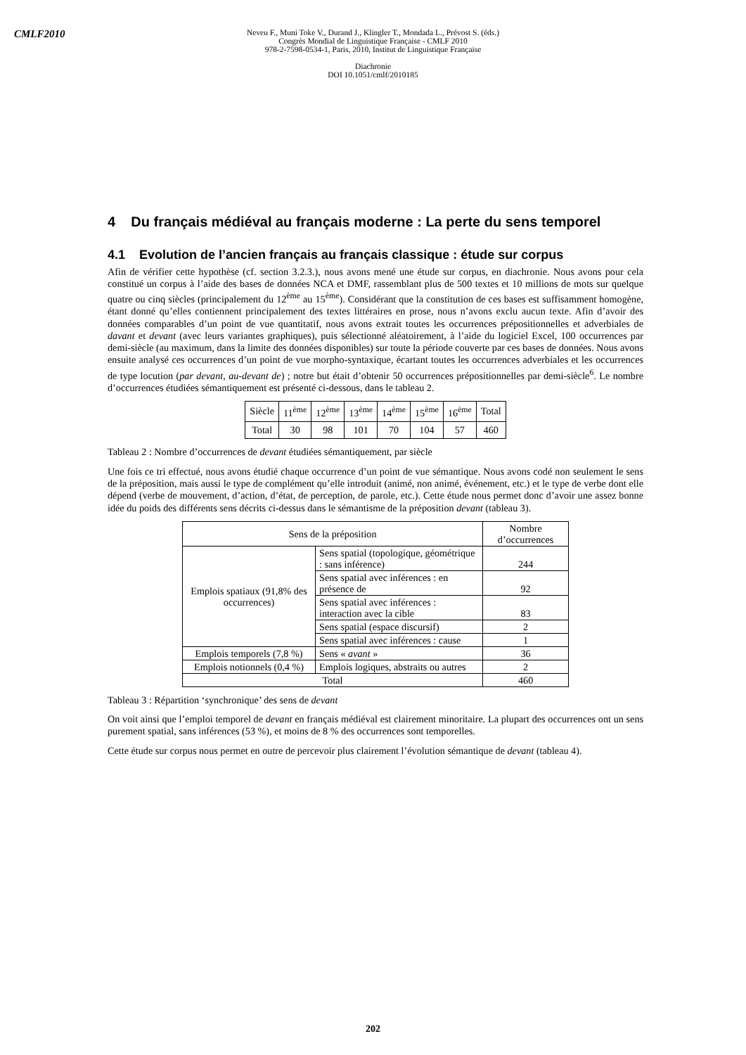CMLF2010
Neveu F., Muni Toke V., Durand J., Klingler T., Mondada L., Prévost S. (éds.)
Congrès Mondial de Linguistique Française - CMLF 2010
978-2-7598-0534-1, Paris, 2010, Institut de Linguistique Française
Diachronie
DOI 10.1051/cmlf/2010185
4 Du français médiéval au français moderne : La perte du sens temporel
4.1 Evolution de l’ancien français au français classique : étude sur corpus
Afin de vérifier cette hypothèse (cf. section 3.2.3.), nous avons mené une étude sur corpus, en diachronie. Nous avons pour cela constitué un corpus à l’aide des bases de données NCA et DMF, rassemblant plus de 500 textes et 10 millions de mots sur quelque quatre ou cinq siècles (principalement du 12<sup>ème</sup> au 15<sup>ème</sup>). Considérant que la constitution de ces bases est suffisamment homogène, étant donné qu’elles contiennent principalement des textes littéraires en prose, nous n’avons exclu aucun texte. Afin d’avoir des données comparables d’un point de vue quantitatif, nous avons extrait toutes les occurrences prépositionnelles et adverbiales de davant et devant (avec leurs variantes graphiques), puis sélectionné aléatoirement, à l’aide du logiciel Excel, 100 occurrences par demi-siècle (au maximum, dans la limite des données disponibles) sur toute la période couverte par ces bases de données. Nous avons ensuite analysé ces occurrences d’un point de vue morpho-syntaxique, écartant toutes les occurrences adverbiales et les occurrences de type locution (par devant, au-devant de) ; notre but était d’obtenir 50 occurrences prépositionnelles par demi-siècle<sup>6</sup>. Le nombre d’occurrences étudiées sémantiquement est présenté ci-dessous, dans le tableau 2.
| Siècle | 11<sup>ème</sup> | 12<sup>ème</sup> | 13<sup>ème</sup> | 14<sup>ème</sup> | 15<sup>ème</sup> | 16<sup>ème</sup> | Total |
| --- | --- | --- | --- | --- | --- | --- | --- |
| Total | 30 | 98 | 101 | 70 | 104 | 57 | 460 |
Tableau 2 : Nombre d’occurrences de devant étudiées sémantiquement, par siècle
Une fois ce tri effectué, nous avons étudié chaque occurrence d’un point de vue sémantique. Nous avons codé non seulement le sens de la préposition, mais aussi le type de complément qu’elle introduit (animé, non animé, événement, etc.) et le type de verbe dont elle dépend (verbe de mouvement, d’action, d’état, de perception, de parole, etc.). Cette étude nous permet donc d’avoir une assez bonne idée du poids des différents sens décrits ci-dessus dans le sémantisme de la préposition devant (tableau 3).
| Sens de la préposition | | Nombre d’occurrences |
| Emplois spatiaux (91,8% des occurrences) | Sens spatial (topologique, géométrique : sans inférence) | 244 |
| | Sens spatial avec inférences : en présence de | 92 |
| | Sens spatial avec inférences : interaction avec la cible | 83 |
| | Sens spatial (espace discursif) | 2 |
| | Sens spatial avec inférences : cause | 1 |
| Emplois temporels (7,8 %) | Sens « avant » | 36 |
| Emplois notionnels (0,4 %) | Emplois logiques, abstraits ou autres | 2 |
| Total | | 460 |
Tableau 3 : Répartition ‘synchronique’ des sens de devant
On voit ainsi que l’emploi temporel de devant en français médiéval est clairement minoritaire. La plupart des occurrences ont un sens purement spatial, sans inférences (53 %), et moins de 8 % des occurrences sont temporelles.
Cette étude sur corpus nous permet en outre de percevoir plus clairement l’évolution sémantique de devant (tableau 4).
202